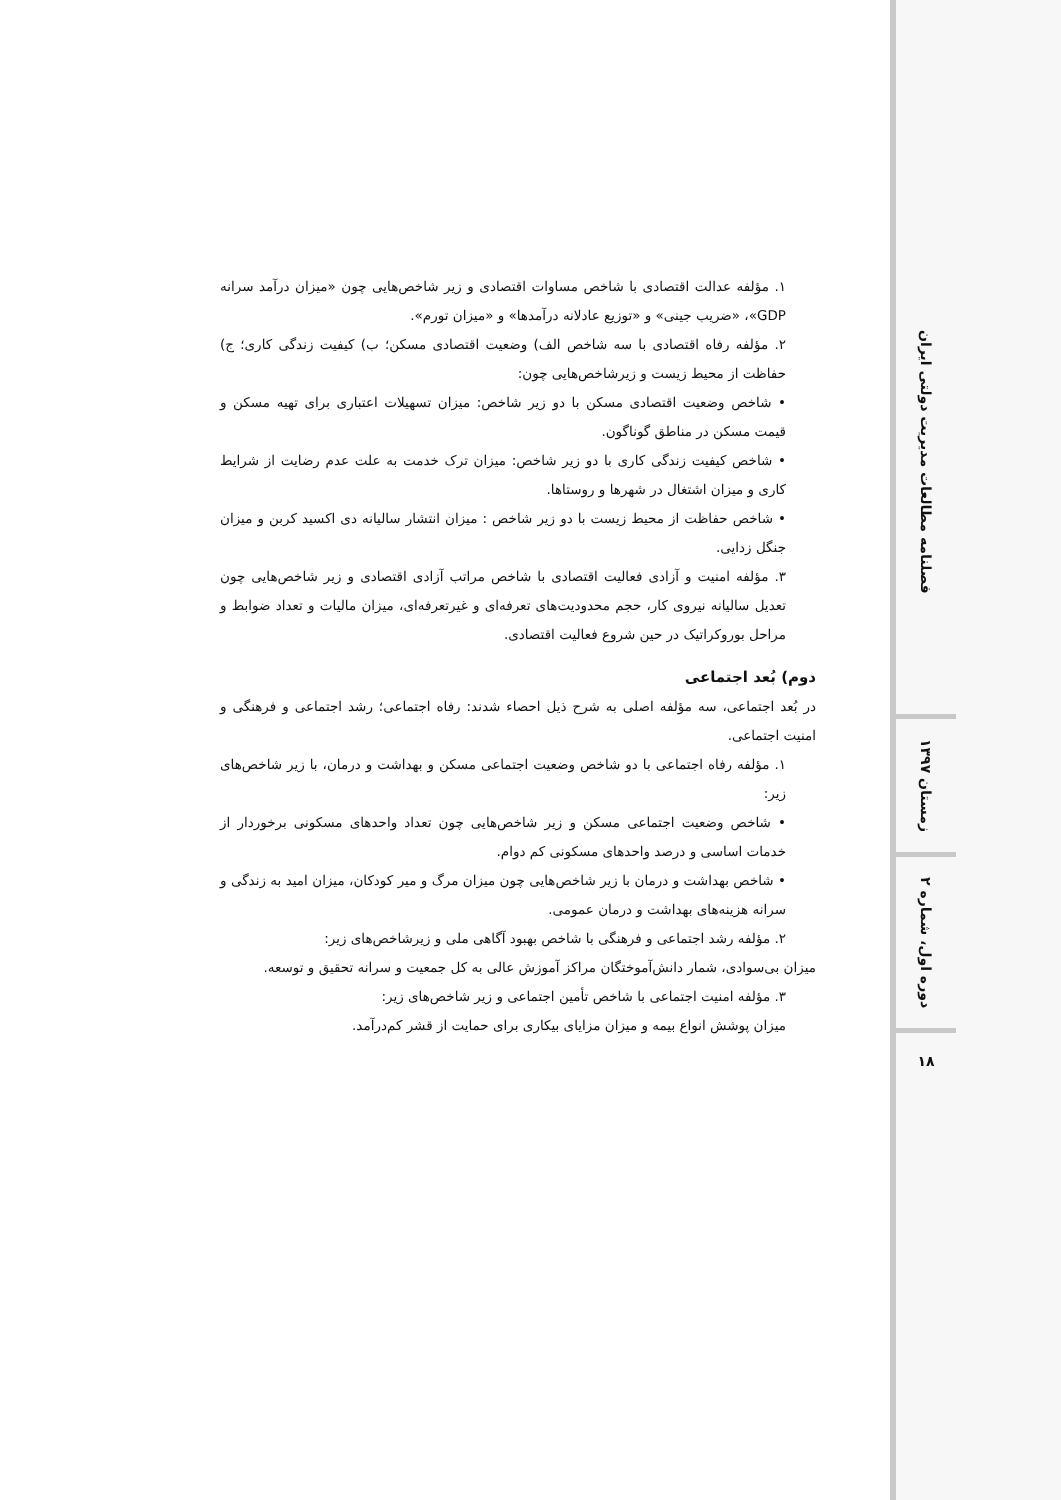۱. مؤلفه عدالت اقتصادی با شاخص مساوات اقتصادی و زیر شاخص‌هایی چون «میزان درآمد سرانه GDP»، «ضریب جینی» و «توزیع عادلانه درآمدها» و «میزان تورم».
۲. مؤلفه رفاه اقتصادی با سه شاخص الف) وضعیت اقتصادی مسکن؛ ب) کیفیت زندگی کاری؛ ج) حفاظت از محیط زیست و زیرشاخص‌هایی چون:
• شاخص وضعیت اقتصادی مسکن با دو زیر شاخص: میزان تسهیلات اعتباری برای تهیه مسکن و قیمت مسکن در مناطق گوناگون.
• شاخص کیفیت زندگی کاری با دو زیر شاخص: میزان ترک خدمت به علت عدم رضایت از شرایط کاری و میزان اشتغال در شهرها و روستاها.
• شاخص حفاظت از محیط زیست با دو زیر شاخص : میزان انتشار سالیانه دی اکسید کربن و میزان جنگل زدایی.
۳. مؤلفه امنیت و آزادی فعالیت اقتصادی با شاخص مراتب آزادی اقتصادی و زیر شاخص‌هایی چون تعدیل سالیانه نیروی کار، حجم محدودیت‌های تعرفه‌ای و غیرتعرفه‌ای، میزان مالیات و تعداد ضوابط و مراحل بوروکراتیک در حین شروع فعالیت اقتصادی.
دوم) بُعد اجتماعی
در بُعد اجتماعی، سه مؤلفه اصلی به شرح ذیل احصاء شدند: رفاه اجتماعی؛ رشد اجتماعی و فرهنگی و امنیت اجتماعی.
۱. مؤلفه رفاه اجتماعی با دو شاخص وضعیت اجتماعی مسکن و بهداشت و درمان، با زیر شاخص‌های زیر:
• شاخص وضعیت اجتماعی مسکن و زیر شاخص‌هایی چون تعداد واحدهای مسکونی برخوردار از خدمات اساسی و درصد واحدهای مسکونی کم دوام.
• شاخص بهداشت و درمان با زیر شاخص‌هایی چون میزان مرگ و میر کودکان، میزان امید به زندگی و سرانه هزینه‌های بهداشت و درمان عمومی.
۲. مؤلفه رشد اجتماعی و فرهنگی با شاخص بهبود آگاهی ملی و زیرشاخص‌های زیر:
میزان بی‌سوادی، شمار دانش‌آموختگان مراکز آموزش عالی به کل جمعیت و سرانه تحقیق و توسعه.
۳. مؤلفه امنیت اجتماعی با شاخص تأمین اجتماعی و زیر شاخص‌های زیر:
میزان پوشش انواع بیمه و میزان مزایای بیکاری برای حمایت از قشر کم‌درآمد.
فصلنامه مطالعات مدیریت دولتی ایران
زمستان ۱۳۹۷
دوره اول، شماره ۲
۱۸